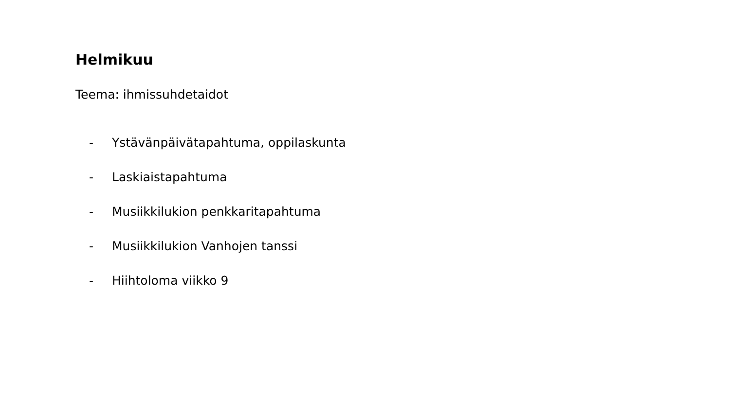Helmikuu
Teema: ihmissuhdetaidot
- Ystävänpäivätapahtuma, oppilaskunta
- Laskiaistapahtuma
- Musiikkilukion penkkaritapahtuma
- Musiikkilukion Vanhojen tanssi
- Hiihtoloma viikko 9